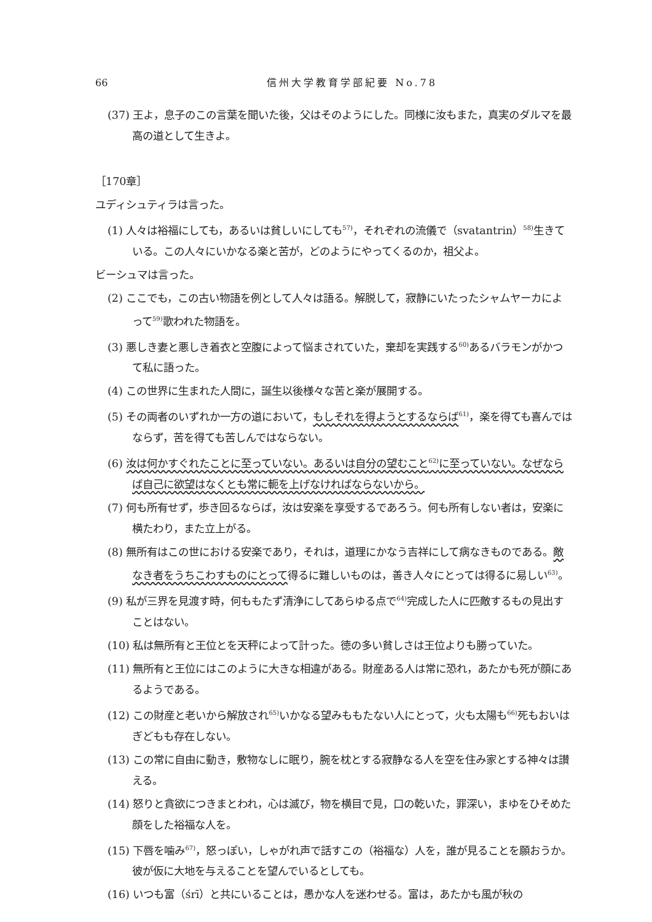66 信州大学教育学部紀要 No.78
(37) 王よ，息子のこの言葉を聞いた後，父はそのようにした。同様に汝もまた，真実のダルマを最高の道として生きよ。
［170章］
ユディシュティラは言った。
(1) 人々は裕福にしても，あるいは貧しいにしても<sup>57)</sup>，それぞれの流儀で（svatantrin）<sup>58)</sup>生きている。この人々にいかなる楽と苦が，どのようにやってくるのか，祖父よ。
ビーシュマは言った。
(2) ここでも，この古い物語を例として人々は語る。解脱して，寂静にいたったシャムヤーカによって<sup>59)</sup>歌われた物語を。
(3) 悪しき妻と悪しき着衣と空腹によって悩まされていた，棄却を実践する<sup>60)</sup>あるバラモンがかつて私に語った。
(4) この世界に生まれた人間に，誕生以後様々な苦と楽が展開する。
(5) その両者のいずれか一方の道において，もしそれを得ようとするならば<sup>61)</sup>，楽を得ても喜んではならず，苦を得ても苦しんではならない。
(6) 汝は何かすぐれたことに至っていない。あるいは自分の望むこと<sup>62)</sup>に至っていない。なぜならば自己に欲望はなくとも常に軛を上げなければならないから。
(7) 何も所有せず，歩き回るならば，汝は安楽を享受するであろう。何も所有しない者は，安楽に横たわり，また立上がる。
(8) 無所有はこの世における安楽であり，それは，道理にかなう吉祥にして病なきものである。敵なき者をうちこわすものにとって得るに難しいものは，善き人々にとっては得るに易しい<sup>63)</sup>。
(9) 私が三界を見渡す時，何ももたず清浄にしてあらゆる点で<sup>64)</sup>完成した人に匹敵するもの見出すことはない。
(10) 私は無所有と王位とを天秤によって計った。徳の多い貧しさは王位よりも勝っていた。
(11) 無所有と王位にはこのように大きな相違がある。財産ある人は常に恐れ，あたかも死が顔にあるようである。
(12) この財産と老いから解放され<sup>65)</sup>いかなる望みももたない人にとって，火も太陽も<sup>66)</sup>死もおいはぎどもも存在しない。
(13) この常に自由に動き，敷物なしに眠り，腕を枕とする寂静なる人を空を住み家とする神々は讃える。
(14) 怒りと貪欲につきまとわれ，心は滅び，物を横目で見，口の乾いた，罪深い，まゆをひそめた顔をした裕福な人を。
(15) 下唇を噛み<sup>67)</sup>，怒っぽい，しゃがれ声で話すこの（裕福な）人を，誰が見ることを願おうか。彼が仮に大地を与えることを望んでいるとしても。
(16) いつも富（śrī）と共にいることは，愚かな人を迷わせる。富は，あたかも風が秋の